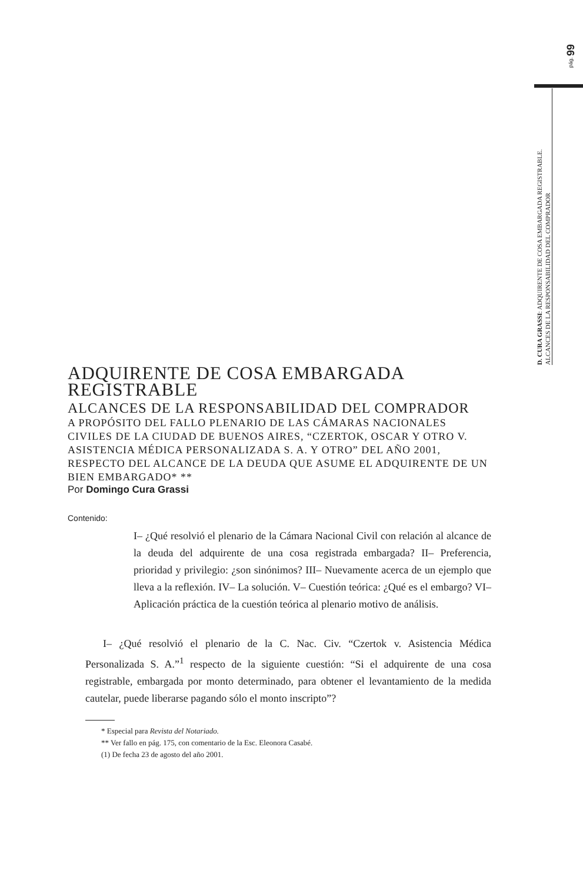pág. 99
D. CURA GRASSI: ADQUIRENTE DE COSA EMBARGADA REGISTRABLE.
ALCANCES DE LA RESPONSABILIDAD DEL COMPRADOR
ADQUIRENTE DE COSA EMBARGADA REGISTRABLE
ALCANCES DE LA RESPONSABILIDAD DEL COMPRADOR
A PROPÓSITO DEL FALLO PLENARIO DE LAS CÁMARAS NACIONALES CIVILES DE LA CIUDAD DE BUENOS AIRES, “CZERTOK, OSCAR Y OTRO V. ASISTENCIA MÉDICA PERSONALIZADA S. A. Y OTRO” DEL AÑO 2001, RESPECTO DEL ALCANCE DE LA DEUDA QUE ASUME EL ADQUIRENTE DE UN BIEN EMBARGADO* **
Por Domingo Cura Grassi
Contenido:
I– ¿Qué resolvió el plenario de la Cámara Nacional Civil con relación al alcance de la deuda del adquirente de una cosa registrada embargada? II– Preferencia, prioridad y privilegio: ¿son sinónimos? III– Nuevamente acerca de un ejemplo que lleva a la reflexión. IV– La solución. V– Cuestión teórica: ¿Qué es el embargo? VI– Aplicación práctica de la cuestión teórica al plenario motivo de análisis.
I– ¿Qué resolvió el plenario de la C. Nac. Civ. “Czertok v. Asistencia Médica Personalizada S. A.”<sup>1</sup> respecto de la siguiente cuestión: “Si el adquirente de una cosa registrable, embargada por monto determinado, para obtener el levantamiento de la medida cautelar, puede liberarse pagando sólo el monto inscripto”?
* Especial para Revista del Notariado.
** Ver fallo en pág. 175, con comentario de la Esc. Eleonora Casabé.
(1) De fecha 23 de agosto del año 2001.